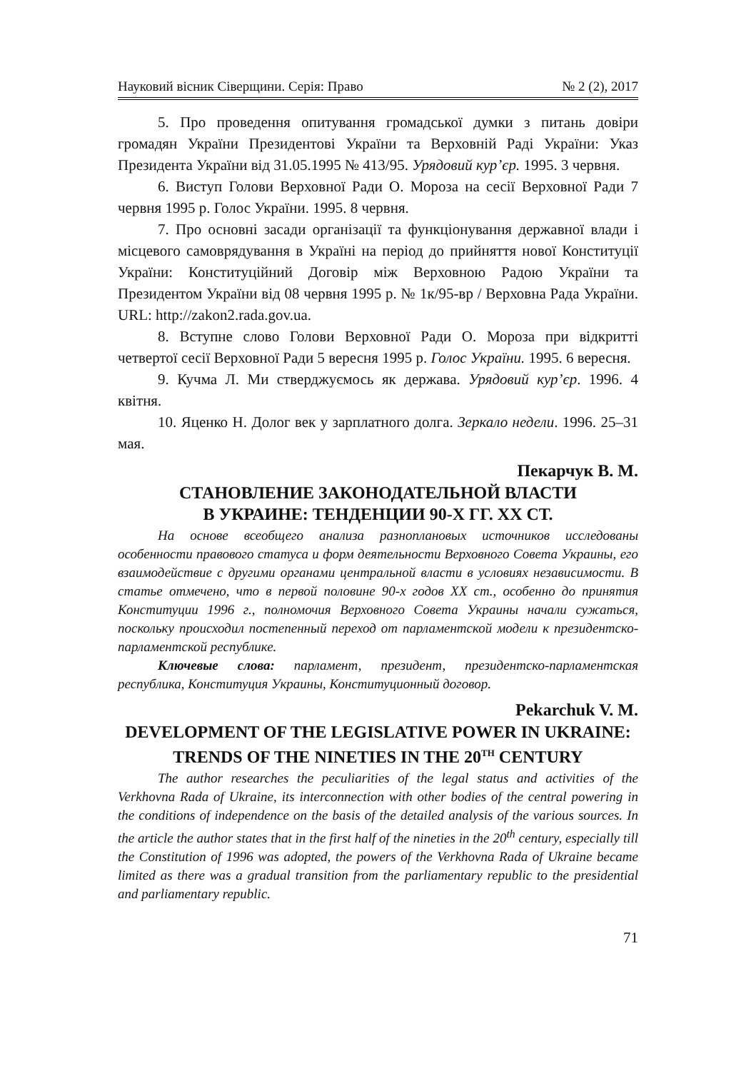Науковий вісник Сіверщини. Серія: Право № 2 (2), 2017
5. Про проведення опитування громадської думки з питань довіри громадян України Президентові України та Верховній Раді України: Указ Президента України від 31.05.1995 № 413/95. Урядовий кур’єр. 1995. 3 червня.
6. Виступ Голови Верховної Ради О. Мороза на сесії Верховної Ради 7 червня 1995 р. Голос України. 1995. 8 червня.
7. Про основні засади організації та функціонування державної влади і місцевого самоврядування в Україні на період до прийняття нової Конституції України: Конституційний Договір між Верховною Радою України та Президентом України від 08 червня 1995 р. № 1к/95-вр / Верховна Рада України. URL: http://zakon2.rada.gov.ua.
8. Вступне слово Голови Верховної Ради О. Мороза при відкритті четвертої сесії Верховної Ради 5 вересня 1995 р. Голос України. 1995. 6 вересня.
9. Кучма Л. Ми стверджуємось як держава. Урядовий кур’єр. 1996. 4 квітня.
10. Яценко Н. Долог век у зарплатного долга. Зеркало недели. 1996. 25–31 мая.
Пекарчук В. М.
СТАНОВЛЕНИЕ ЗАКОНОДАТЕЛЬНОЙ ВЛАСТИ
В УКРАИНЕ: ТЕНДЕНЦИИ 90-Х ГГ. ХХ СТ.
На основе всеобщего анализа разноплановых источников исследованы особенности правового статуса и форм деятельности Верховного Совета Украины, его взаимодействие с другими органами центральной власти в условиях независимости. В статье отмечено, что в первой половине 90-х годов ХХ ст., особенно до принятия Конституции 1996 г., полномочия Верховного Совета Украины начали сужаться, поскольку происходил постепенный переход от парламентской модели к президентско-парламентской республике.
Ключевые слова: парламент, президент, президентско-парламентская республика, Конституция Украины, Конституционный договор.
Pekarchuk V. M.
DEVELOPMENT OF THE LEGISLATIVE POWER IN UKRAINE: TRENDS OF THE NINETIES IN THE 20<sup>TH</sup> CENTURY
The author researches the peculiarities of the legal status and activities of the Verkhovna Rada of Ukraine, its interconnection with other bodies of the central powering in the conditions of independence on the basis of the detailed analysis of the various sources. In the article the author states that in the first half of the nineties in the 20<sup>th</sup> century, especially till the Constitution of 1996 was adopted, the powers of the Verkhovna Rada of Ukraine became limited as there was a gradual transition from the parliamentary republic to the presidential and parliamentary republic.
71